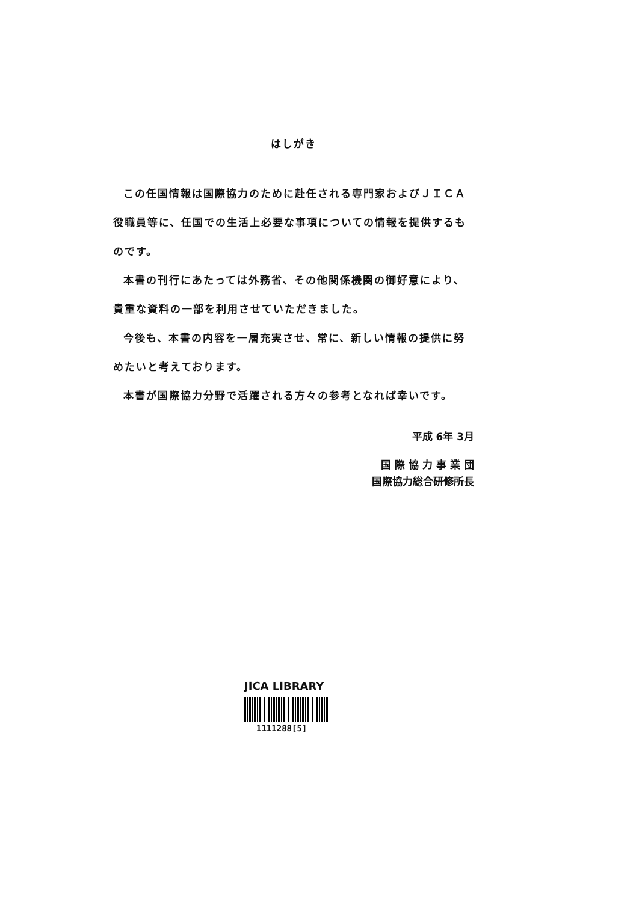はしがき
この任国情報は国際協力のために赴任される専門家およびＪＩＣＡ役職員等に、任国での生活上必要な事項についての情報を提供するものです。
本書の刊行にあたっては外務省、その他関係機関の御好意により、貴重な資料の一部を利用させていただきました。
今後も、本書の内容を一層充実させ、常に、新しい情報の提供に努めたいと考えております。
本書が国際協力分野で活躍される方々の参考となれば幸いです。
平成 6年 3月
国 際 協 力 事 業 団
国際協力総合研修所長
JICA LIBRARY
1111288[5]